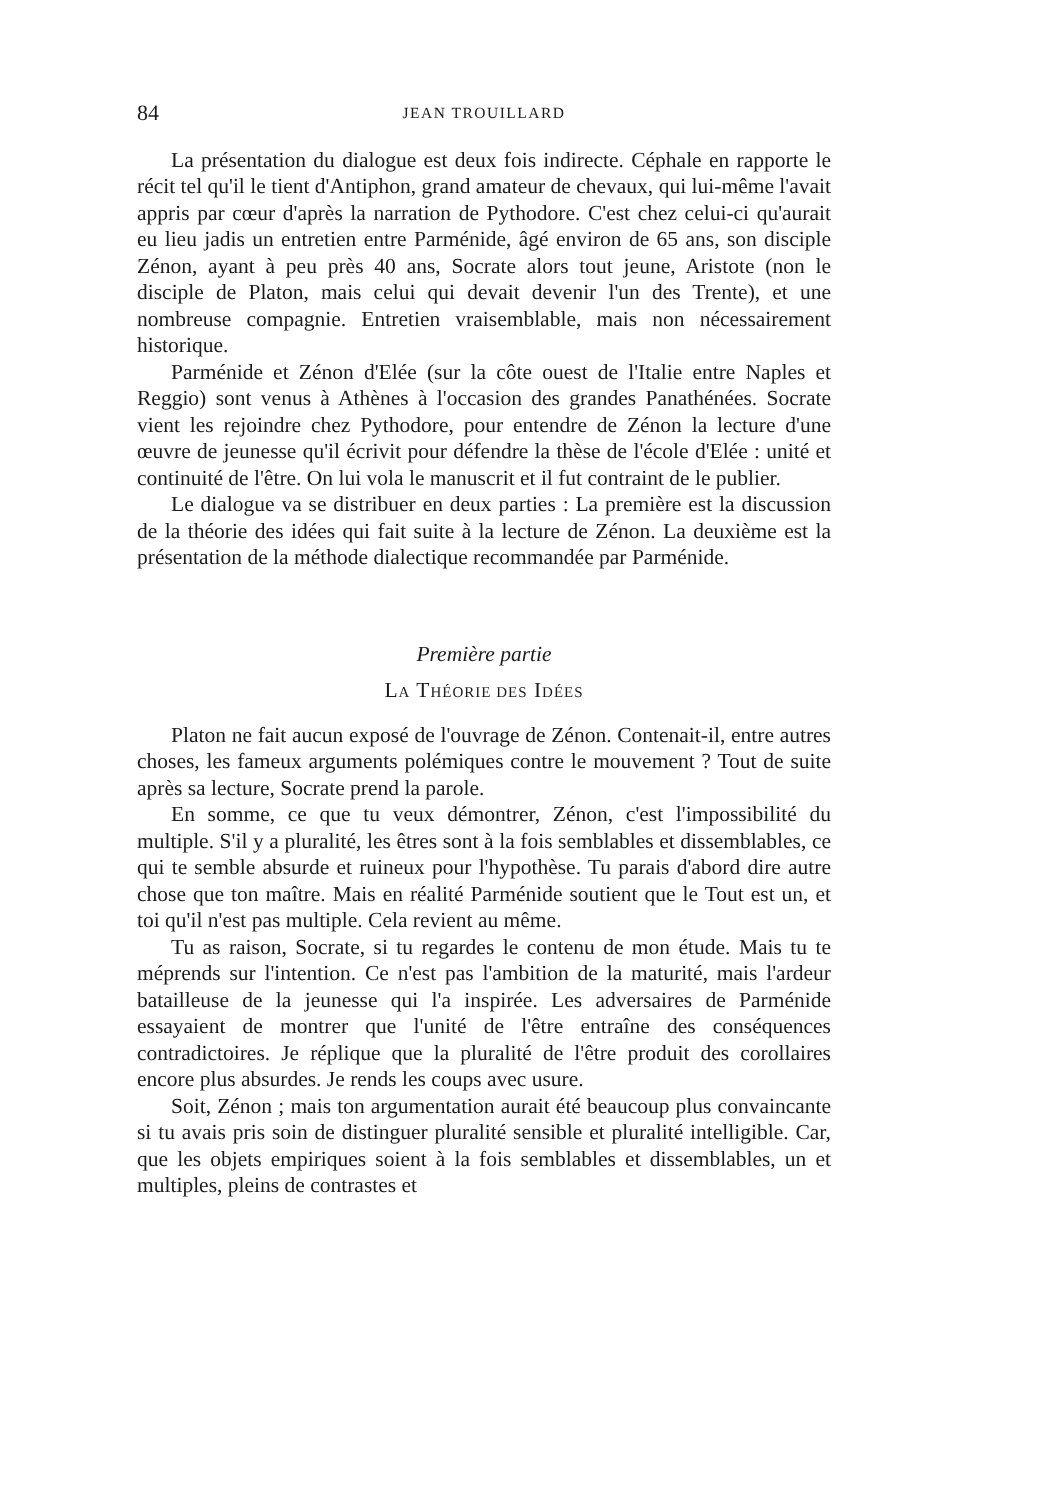84 JEAN TROUILLARD
La présentation du dialogue est deux fois indirecte. Céphale en rapporte le récit tel qu'il le tient d'Antiphon, grand amateur de chevaux, qui lui-même l'avait appris par cœur d'après la narration de Pythodore. C'est chez celui-ci qu'aurait eu lieu jadis un entretien entre Parménide, âgé environ de 65 ans, son disciple Zénon, ayant à peu près 40 ans, Socrate alors tout jeune, Aristote (non le disciple de Platon, mais celui qui devait devenir l'un des Trente), et une nombreuse compagnie. Entretien vraisemblable, mais non nécessairement historique.
Parménide et Zénon d'Elée (sur la côte ouest de l'Italie entre Naples et Reggio) sont venus à Athènes à l'occasion des grandes Panathénées. Socrate vient les rejoindre chez Pythodore, pour entendre de Zénon la lecture d'une œuvre de jeunesse qu'il écrivit pour défendre la thèse de l'école d'Elée : unité et continuité de l'être. On lui vola le manuscrit et il fut contraint de le publier.
Le dialogue va se distribuer en deux parties : La première est la discussion de la théorie des idées qui fait suite à la lecture de Zénon. La deuxième est la présentation de la méthode dialectique recommandée par Parménide.
Première partie
LA THÉORIE DES IDÉES
Platon ne fait aucun exposé de l'ouvrage de Zénon. Contenait-il, entre autres choses, les fameux arguments polémiques contre le mouvement ? Tout de suite après sa lecture, Socrate prend la parole.
En somme, ce que tu veux démontrer, Zénon, c'est l'impossibilité du multiple. S'il y a pluralité, les êtres sont à la fois semblables et dissemblables, ce qui te semble absurde et ruineux pour l'hypothèse. Tu parais d'abord dire autre chose que ton maître. Mais en réalité Parménide soutient que le Tout est un, et toi qu'il n'est pas multiple. Cela revient au même.
Tu as raison, Socrate, si tu regardes le contenu de mon étude. Mais tu te méprends sur l'intention. Ce n'est pas l'ambition de la maturité, mais l'ardeur batailleuse de la jeunesse qui l'a inspirée. Les adversaires de Parménide essayaient de montrer que l'unité de l'être entraîne des conséquences contradictoires. Je réplique que la pluralité de l'être produit des corollaires encore plus absurdes. Je rends les coups avec usure.
Soit, Zénon ; mais ton argumentation aurait été beaucoup plus convaincante si tu avais pris soin de distinguer pluralité sensible et pluralité intelligible. Car, que les objets empiriques soient à la fois semblables et dissemblables, un et multiples, pleins de contrastes et